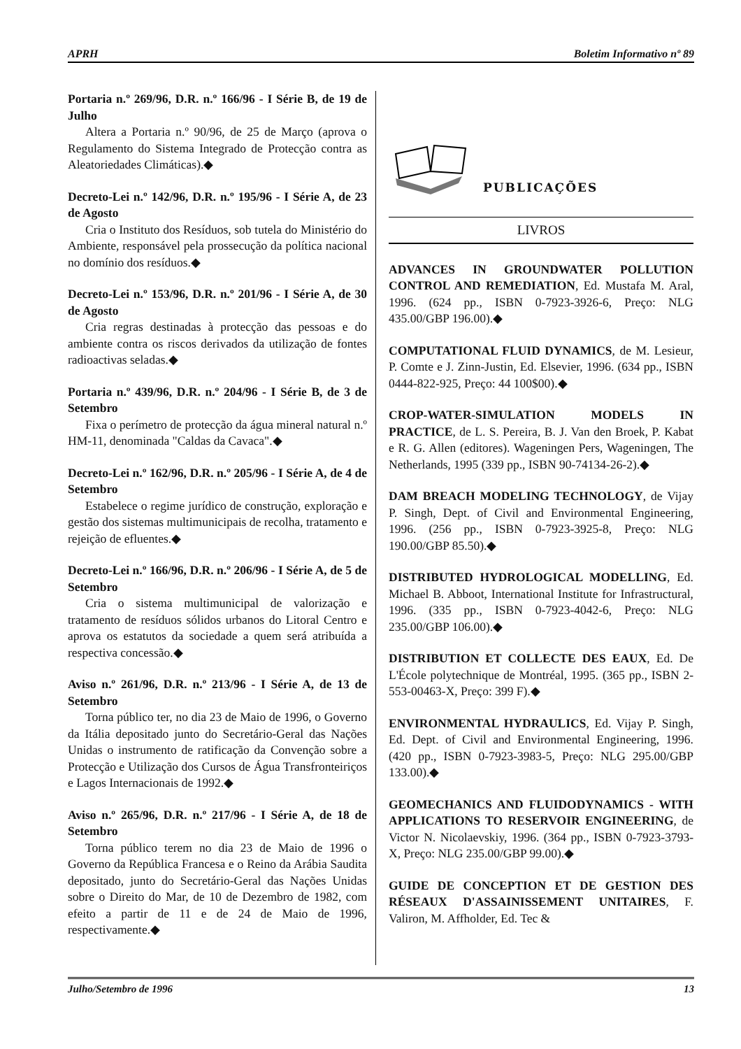APRH Boletim Informativo nº 89
Portaria n.º 269/96, D.R. n.º 166/96 - I Série B, de 19 de Julho
Altera a Portaria n.º 90/96, de 25 de Março (aprova o Regulamento do Sistema Integrado de Protecção contra as Aleatoriedades Climáticas).◆
Decreto-Lei n.º 142/96, D.R. n.º 195/96 - I Série A, de 23 de Agosto
Cria o Instituto dos Resíduos, sob tutela do Ministério do Ambiente, responsável pela prossecução da política nacional no domínio dos resíduos.◆
Decreto-Lei n.º 153/96, D.R. n.º 201/96 - I Série A, de 30 de Agosto
Cria regras destinadas à protecção das pessoas e do ambiente contra os riscos derivados da utilização de fontes radioactivas seladas.◆
Portaria n.º 439/96, D.R. n.º 204/96 - I Série B, de 3 de Setembro
Fixa o perímetro de protecção da água mineral natural n.º HM-11, denominada "Caldas da Cavaca".◆
Decreto-Lei n.º 162/96, D.R. n.º 205/96 - I Série A, de 4 de Setembro
Estabelece o regime jurídico de construção, exploração e gestão dos sistemas multimunicipais de recolha, tratamento e rejeição de efluentes.◆
Decreto-Lei n.º 166/96, D.R. n.º 206/96 - I Série A, de 5 de Setembro
Cria o sistema multimunicipal de valorização e tratamento de resíduos sólidos urbanos do Litoral Centro e aprova os estatutos da sociedade a quem será atribuída a respectiva concessão.◆
Aviso n.º 261/96, D.R. n.º 213/96 - I Série A, de 13 de Setembro
Torna público ter, no dia 23 de Maio de 1996, o Governo da Itália depositado junto do Secretário-Geral das Nações Unidas o instrumento de ratificação da Convenção sobre a Protecção e Utilização dos Cursos de Água Transfronteiriços e Lagos Internacionais de 1992.◆
Aviso n.º 265/96, D.R. n.º 217/96 - I Série A, de 18 de Setembro
Torna público terem no dia 23 de Maio de 1996 o Governo da República Francesa e o Reino da Arábia Saudita depositado, junto do Secretário-Geral das Nações Unidas sobre o Direito do Mar, de 10 de Dezembro de 1982, com efeito a partir de 11 e de 24 de Maio de 1996, respectivamente.◆
PUBLICAÇÕES
LIVROS
ADVANCES IN GROUNDWATER POLLUTION CONTROL AND REMEDIATION, Ed. Mustafa M. Aral, 1996. (624 pp., ISBN 0-7923-3926-6, Preço: NLG 435.00/GBP 196.00).◆
COMPUTATIONAL FLUID DYNAMICS, de M. Lesieur, P. Comte e J. Zinn-Justin, Ed. Elsevier, 1996. (634 pp., ISBN 0444-822-925, Preço: 44 100$00).◆
CROP-WATER-SIMULATION MODELS IN PRACTICE, de L. S. Pereira, B. J. Van den Broek, P. Kabat e R. G. Allen (editores). Wageningen Pers, Wageningen, The Netherlands, 1995 (339 pp., ISBN 90-74134-26-2).◆
DAM BREACH MODELING TECHNOLOGY, de Vijay P. Singh, Dept. of Civil and Environmental Engineering, 1996. (256 pp., ISBN 0-7923-3925-8, Preço: NLG 190.00/GBP 85.50).◆
DISTRIBUTED HYDROLOGICAL MODELLING, Ed. Michael B. Abboot, International Institute for Infrastructural, 1996. (335 pp., ISBN 0-7923-4042-6, Preço: NLG 235.00/GBP 106.00).◆
DISTRIBUTION ET COLLECTE DES EAUX, Ed. De L'École polytechnique de Montréal, 1995. (365 pp., ISBN 2-553-00463-X, Preço: 399 F).◆
ENVIRONMENTAL HYDRAULICS, Ed. Vijay P. Singh, Ed. Dept. of Civil and Environmental Engineering, 1996. (420 pp., ISBN 0-7923-3983-5, Preço: NLG 295.00/GBP 133.00).◆
GEOMECHANICS AND FLUIDODYNAMICS - WITH APPLICATIONS TO RESERVOIR ENGINEERING, de Victor N. Nicolaevskiy, 1996. (364 pp., ISBN 0-7923-3793-X, Preço: NLG 235.00/GBP 99.00).◆
GUIDE DE CONCEPTION ET DE GESTION DES RÉSEAUX D'ASSAINISSEMENT UNITAIRES, F. Valiron, M. Affholder, Ed. Tec &
Julho/Setembro de 1996 13